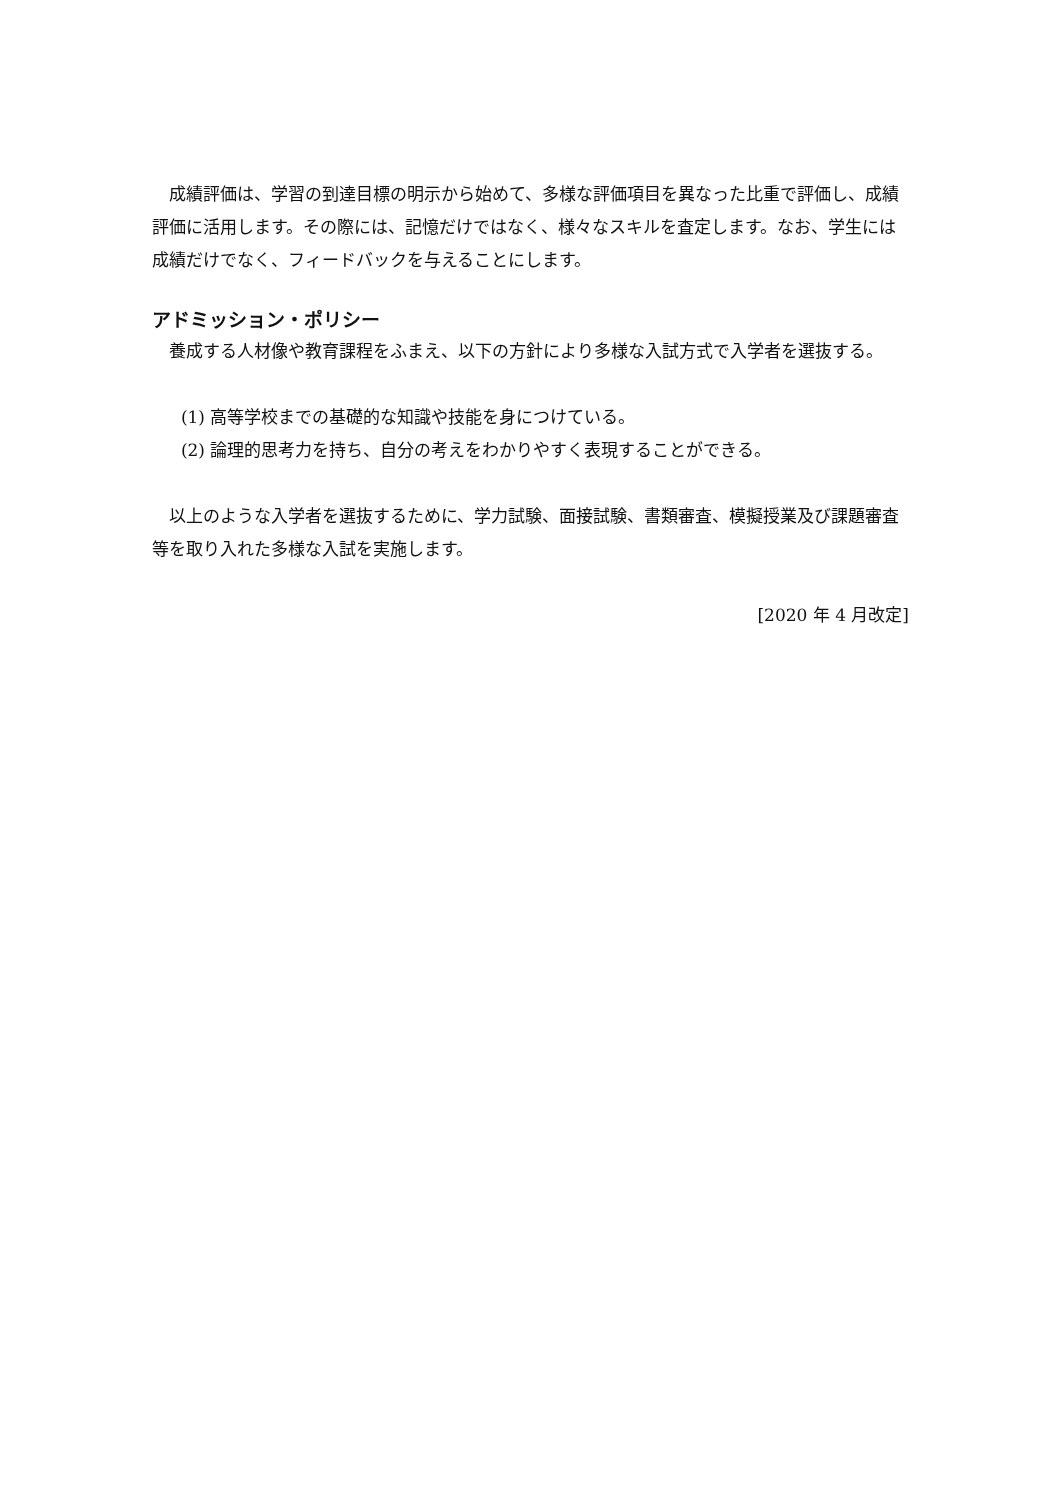成績評価は、学習の到達目標の明示から始めて、多様な評価項目を異なった比重で評価し、成績評価に活用します。その際には、記憶だけではなく、様々なスキルを査定します。なお、学生には成績だけでなく、フィードバックを与えることにします。
アドミッション・ポリシー
養成する人材像や教育課程をふまえ、以下の方針により多様な入試方式で入学者を選抜する。
(1) 高等学校までの基礎的な知識や技能を身につけている。
(2) 論理的思考力を持ち、自分の考えをわかりやすく表現することができる。
以上のような入学者を選抜するために、学力試験、面接試験、書類審査、模擬授業及び課題審査等を取り入れた多様な入試を実施します。
[2020 年 4 月改定]